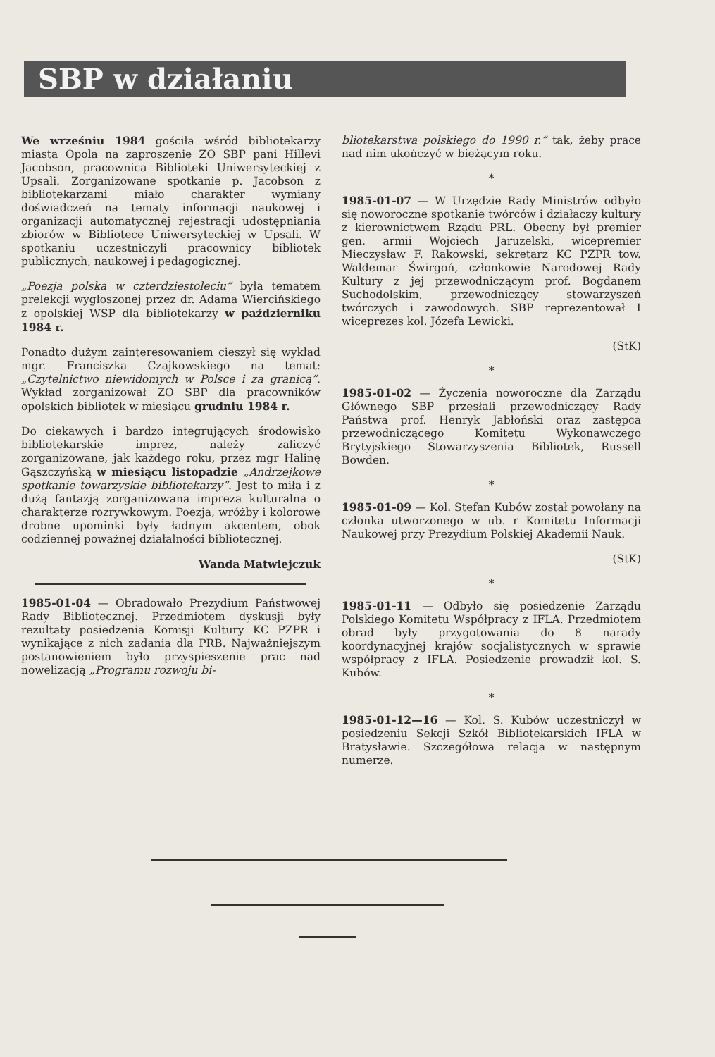SBP w działaniu
We wrześniu 1984 gościła wśród bibliotekarzy miasta Opola na zaproszenie ZO SBP pani Hillevi Jacobson, pracownica Biblioteki Uniwersyteckiej z Upsali. Zorganizowane spotkanie p. Jacobson z bibliotekarzami miało charakter wymiany doświadczeń na tematy informacji naukowej i organizacji automatycznej rejestracji udostępniania zbiorów w Bibliotece Uniwersyteckiej w Upsali. W spotkaniu uczestniczyli pracownicy bibliotek publicznych, naukowej i pedagogicznej.
„Poezja polska w czterdziestoleciu” była tematem prelekcji wygłoszonej przez dr. Adama Wiercińskiego z opolskiej WSP dla bibliotekarzy w październiku 1984 r.
Ponadto dużym zainteresowaniem cieszył się wykład mgr. Franciszka Czajkowskiego na temat: „Czytelnictwo niewidomych w Polsce i za granicą”. Wykład zorganizował ZO SBP dla pracowników opolskich bibliotek w miesiącu grudniu 1984 r.
Do ciekawych i bardzo integrujących środowisko bibliotekarskie imprez, należy zaliczyć zorganizowane, jak każdego roku, przez mgr Halinę Gąszczyńską w miesiącu listopadzie „Andrzejkowe spotkanie towarzyskie bibliotekarzy”. Jest to miła i z dużą fantazją zorganizowana impreza kulturalna o charakterze rozrywkowym. Poezja, wróżby i kolorowe drobne upominki były ładnym akcentem, obok codziennej poważnej działalności bibliotecznej.
Wanda Matwiejczuk
1985-01-04 — Obradowało Prezydium Państwowej Rady Bibliotecznej. Przedmiotem dyskusji były rezultaty posiedzenia Komisji Kultury KC PZPR i wynikające z nich zadania dla PRB. Najważniejszym postanowieniem było przyspieszenie prac nad nowelizacją „Programu rozwoju bi-
bliotekarstwa polskiego do 1990 r.” tak, żeby prace nad nim ukończyć w bieżącym roku.
*
1985-01-07 — W Urzędzie Rady Ministrów odbyło się noworoczne spotkanie twórców i działaczy kultury z kierownictwem Rządu PRL. Obecny był premier gen. armii Wojciech Jaruzelski, wicepremier Mieczysław F. Rakowski, sekretarz KC PZPR tow. Waldemar Świrgoń, członkowie Narodowej Rady Kultury z jej przewodniczącym prof. Bogdanem Suchodolskim, przewodniczący stowarzyszeń twórczych i zawodowych. SBP reprezentował I wiceprezes kol. Józefa Lewicki.
(StK)
*
1985-01-02 — Życzenia noworoczne dla Zarządu Głównego SBP przesłali przewodniczący Rady Państwa prof. Henryk Jabłoński oraz zastępca przewodniczącego Komitetu Wykonawczego Brytyjskiego Stowarzyszenia Bibliotek, Russell Bowden.
*
1985-01-09 — Kol. Stefan Kubów został powołany na członka utworzonego w ub. r Komitetu Informacji Naukowej przy Prezydium Polskiej Akademii Nauk.
(StK)
*
1985-01-11 — Odbyło się posiedzenie Zarządu Polskiego Komitetu Współpracy z IFLA. Przedmiotem obrad były przygotowania do 8 narady koordynacyjnej krajów socjalistycznych w sprawie współpracy z IFLA. Posiedzenie prowadził kol. S. Kubów.
*
1985-01-12—16 — Kol. S. Kubów uczestniczył w posiedzeniu Sekcji Szkół Bibliotekarskich IFLA w Bratysławie. Szczegółowa relacja w następnym numerze.